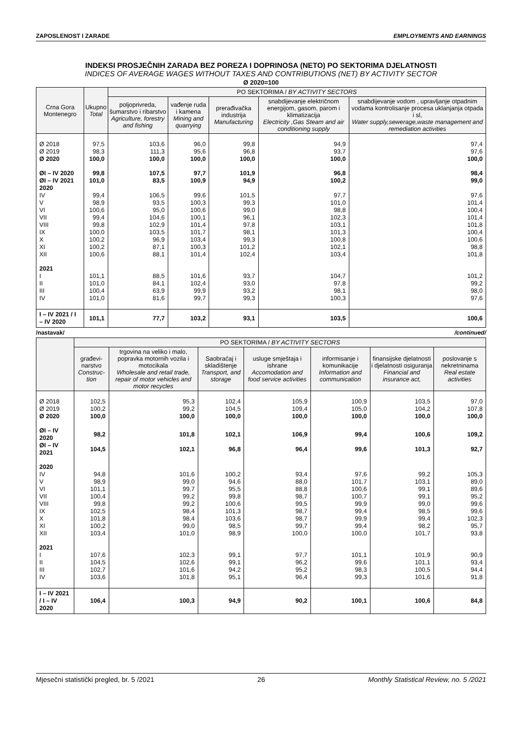ZAPOSLENOST I ZARADE EMPLOYMENTS AND EARNINGS
INDEKSI PROSJEČNIH ZARADA BEZ POREZA I DOPRINOSA (NETO) PO SEKTORIMA DJELATNOSTI
INDICES OF AVERAGE WAGES WITHOUT TAXES AND CONTRIBUTIONS (NET) BY ACTIVITY SECTOR
Ø 2020=100
| Crna Gora Montenegro | Ukupno Total | PO SEKTORIMA / BY ACTIVITY SECTORS | | | | |
| --- | --- | --- | --- | --- | --- | --- |
| | | poljoprivreda, šumarstvo i ribarstvo Agriculture, forestry and fishing | vađenje ruda i kamena Mining and quarrying | prerađivačka industrija Manufacturing | snabdijevanje električnom energijom, gasom, parom i klimatizacija Electricity ,Gas Steam and air conditioning supply | snabdijevanje vodom , upravljanje otpadnim vodama kontrolisanje procesa uklanjanja otpada i sl, Water supply,sewerage,waste management and remediation activities |
| Ø 2018 | 97,5 | 103,6 | 96,0 | 99,8 | 94,9 | 97,4 |
| Ø 2019 | 98,3 | 111,3 | 95,6 | 96,8 | 93,7 | 97,6 |
| Ø 2020 | 100,0 | 100,0 | 100,0 | 100,0 | 100,0 | 100,0 |
| ØI – IV 2020 | 99,8 | 107,5 | 97,7 | 101,9 | 96,8 | 98,4 |
| ØI – IV 2021 | 101,0 | 83,5 | 100,9 | 94,9 | 100,2 | 99,0 |
| 2020 | | | | | | |
| IV | 99,4 | 106,5 | 99,6 | 101,5 | 97,7 | 97,6 |
| V | 98,9 | 93,5 | 100,3 | 99,3 | 101,0 | 101,4 |
| VI | 100,6 | 95,0 | 100,6 | 99,0 | 98,8 | 100,4 |
| VII | 99,4 | 104,6 | 100,1 | 96,1 | 102,3 | 101,4 |
| VIII | 99,8 | 102,9 | 101,4 | 97,8 | 103,1 | 101,8 |
| IX | 100,0 | 103,5 | 101,7 | 98,1 | 101,3 | 100,4 |
| X | 100,2 | 96,9 | 103,4 | 99,3 | 100,8 | 100,6 |
| XI | 100,2 | 87,1 | 100,3 | 101,2 | 102,1 | 98,8 |
| XII | 100,6 | 88,1 | 101,4 | 102,4 | 103,4 | 101,8 |
| 2021 | | | | | | |
| I | 101,1 | 88,5 | 101,6 | 93,7 | 104,7 | 101,2 |
| II | 101,0 | 84,1 | 102,4 | 93,0 | 97,8 | 99,2 |
| III | 100,4 | 63,9 | 99,9 | 93,2 | 98,1 | 98,0 |
| IV | 101,0 | 81,6 | 99,7 | 99,3 | 100,3 | 97,6 |
| I – IV 2021 / I – IV 2020 | 101,1 | 77,7 | 103,2 | 93,1 | 103,5 | 100,6 |
/nastavak/ /continued/
| | PO SEKTORIMA / BY ACTIVITY SECTORS | | | | | | |
| --- | --- | --- | --- | --- | --- | --- | --- |
| | građevi-narstvo Construc-tion | trgovina na veliko i malo, popravka motornih vozila i motocikala Wholesale and retail trade, repair of motor vehicles and motor recycles | Saobraćaj i skladištenje Transport, and storage | usluge smještaja i ishrane Accomodation and food service activities | informisanje i komunikacije Information and communication | finansijske djelatnosti i djelatnosti osiguranja Financial and insurance act, | poslovanje s nekretninama Real estate activities |
| Ø 2018 | 102,5 | 95,3 | 102,4 | 105,9 | 100,9 | 103,5 | 97,0 |
| Ø 2019 | 100,2 | 99,2 | 104,5 | 109,4 | 105,0 | 104,2 | 107,8 |
| Ø 2020 | 100,0 | 100,0 | 100,0 | 100,0 | 100,0 | 100,0 | 100,0 |
| ØI – IV 2020 | 98,2 | 101,8 | 102,1 | 106,9 | 99,4 | 100,6 | 109,2 |
| ØI – IV 2021 | 104,5 | 102,1 | 96,8 | 96,4 | 99,6 | 101,3 | 92,7 |
| 2020 | | | | | | | |
| IV | 94,8 | 101,6 | 100,2 | 93,4 | 97,6 | 99,2 | 105,3 |
| V | 98,9 | 99,0 | 94,6 | 88,0 | 101,7 | 103,1 | 89,0 |
| VI | 101,1 | 99,7 | 95,5 | 88,8 | 100,6 | 99,1 | 89,6 |
| VII | 100,4 | 99,2 | 99,8 | 98,7 | 100,7 | 99,1 | 95,2 |
| VIII | 99,8 | 99,2 | 100,6 | 99,5 | 99,9 | 99,0 | 99,6 |
| IX | 102,5 | 98,4 | 101,3 | 98,7 | 99,4 | 98,5 | 99,6 |
| X | 101,8 | 98,4 | 103,6 | 98,7 | 99,9 | 99,4 | 102,3 |
| XI | 100,2 | 99,0 | 98,5 | 99,7 | 99,4 | 98,2 | 95,7 |
| XII | 103,4 | 101,0 | 98,9 | 100,0 | 100,0 | 101,7 | 93,8 |
| 2021 | | | | | | | |
| I | 107,6 | 102,3 | 99,1 | 97,7 | 101,1 | 101,9 | 90,9 |
| II | 104,5 | 102,6 | 99,1 | 96,2 | 99,6 | 101,1 | 93,4 |
| III | 102,7 | 101,6 | 94,2 | 95,2 | 98,3 | 100,5 | 94,4 |
| IV | 103,6 | 101,8 | 95,1 | 96,4 | 99,3 | 101,6 | 91,8 |
| I – IV 2021 / I – IV 2020 | 106,4 | 100,3 | 94,9 | 90,2 | 100,1 | 100,6 | 84,8 |
Mjesečni statistički pregled, br. 5 /2021 26 Monthly Statistical Review, no. 5 /2021